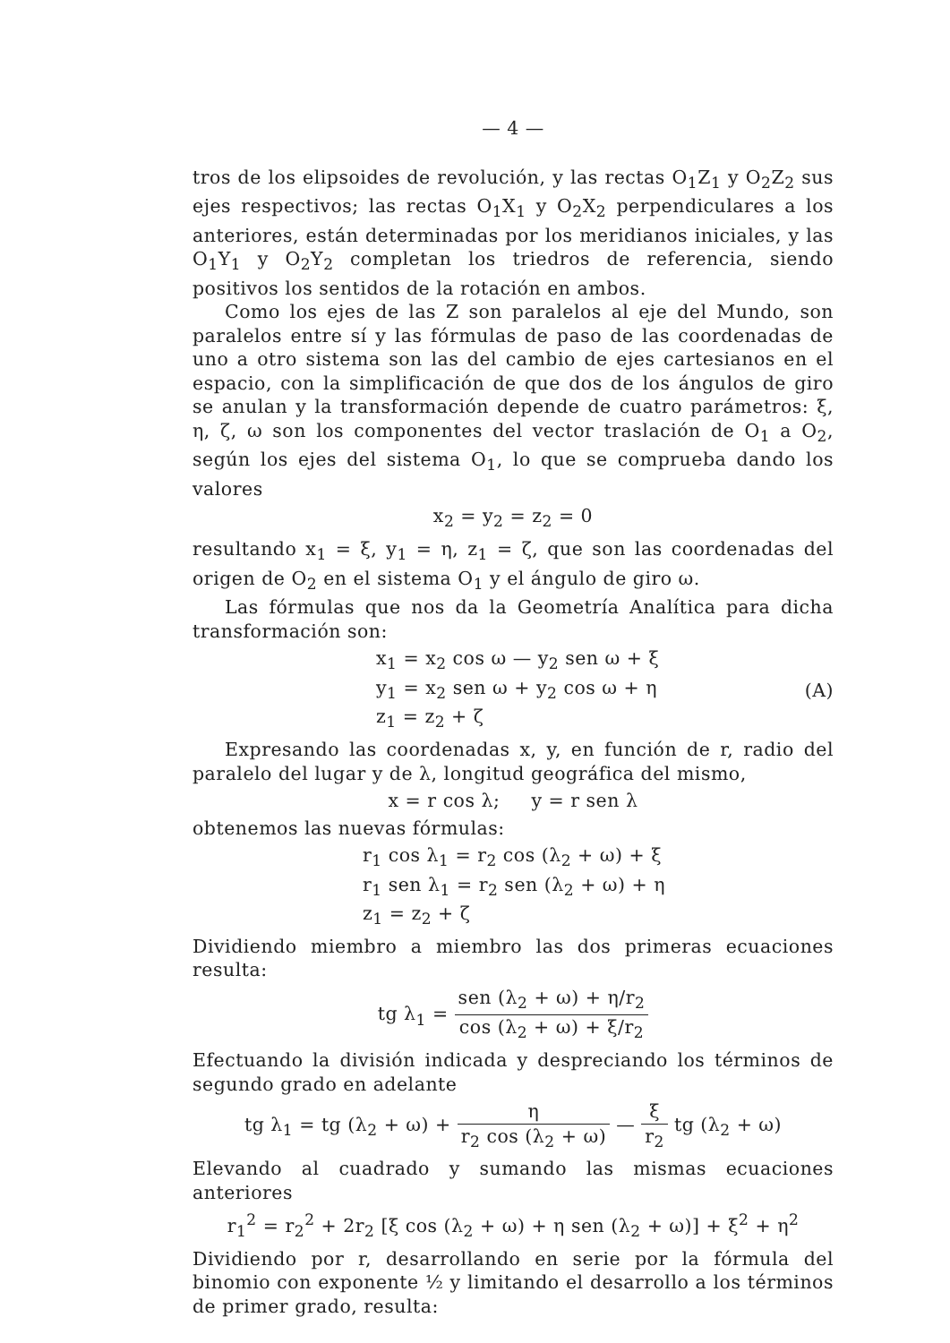— 4 —
tros de los elipsoides de revolución, y las rectas O<sub>1</sub>Z<sub>1</sub> y O<sub>2</sub>Z<sub>2</sub> sus ejes respectivos; las rectas O<sub>1</sub>X<sub>1</sub> y O<sub>2</sub>X<sub>2</sub> perpendiculares a los anteriores, están determinadas por los meridianos iniciales, y las O<sub>1</sub>Y<sub>1</sub> y O<sub>2</sub>Y<sub>2</sub> completan los triedros de referencia, siendo positivos los sentidos de la rotación en ambos.
Como los ejes de las Z son paralelos al eje del Mundo, son paralelos entre sí y las fórmulas de paso de las coordenadas de uno a otro sistema son las del cambio de ejes cartesianos en el espacio, con la simplificación de que dos de los ángulos de giro se anulan y la transformación depende de cuatro parámetros: ξ, η, ζ, ω son los componentes del vector traslación de O<sub>1</sub> a O<sub>2</sub>, según los ejes del sistema O<sub>1</sub>, lo que se comprueba dando los valores
x<sub>2</sub> = y<sub>2</sub> = z<sub>2</sub> = 0
resultando x<sub>1</sub> = ξ, y<sub>1</sub> = η, z<sub>1</sub> = ζ, que son las coordenadas del origen de O<sub>2</sub> en el sistema O<sub>1</sub> y el ángulo de giro ω.
Las fórmulas que nos da la Geometría Analítica para dicha transformación son:
x<sub>1</sub> = x<sub>2</sub> cos ω — y<sub>2</sub> sen ω + ξ
y<sub>1</sub> = x<sub>2</sub> sen ω + y<sub>2</sub> cos ω + η
z<sub>1</sub> = z<sub>2</sub> + ζ
(A)
Expresando las coordenadas x, y, en función de r, radio del paralelo del lugar y de λ, longitud geográfica del mismo,
x = r cos λ; y = r sen λ
obtenemos las nuevas fórmulas:
r<sub>1</sub> cos λ<sub>1</sub> = r<sub>2</sub> cos (λ<sub>2</sub> + ω) + ξ
r<sub>1</sub> sen λ<sub>1</sub> = r<sub>2</sub> sen (λ<sub>2</sub> + ω) + η
z<sub>1</sub> = z<sub>2</sub> + ζ
Dividiendo miembro a miembro las dos primeras ecuaciones resulta:
tg λ<sub>1</sub> = sen (λ<sub>2</sub> + ω) + η/r<sub>2</sub> cos (λ<sub>2</sub> + ω) + ξ/r<sub>2</sub>
Efectuando la división indicada y despreciando los términos de segundo grado en adelante
tg λ<sub>1</sub> = tg (λ<sub>2</sub> + ω) + η r<sub>2</sub> cos (λ<sub>2</sub> + ω) — ξ r<sub>2</sub> tg (λ<sub>2</sub> + ω)
Elevando al cuadrado y sumando las mismas ecuaciones anteriores
r<sub>1</sub><sup>2</sup> = r<sub>2</sub><sup>2</sup> + 2r<sub>2</sub> [ξ cos (λ<sub>2</sub> + ω) + η sen (λ<sub>2</sub> + ω)] + ξ<sup>2</sup> + η<sup>2</sup>
Dividiendo por r, desarrollando en serie por la fórmula del binomio con exponente ½ y limitando el desarrollo a los términos de primer grado, resulta: